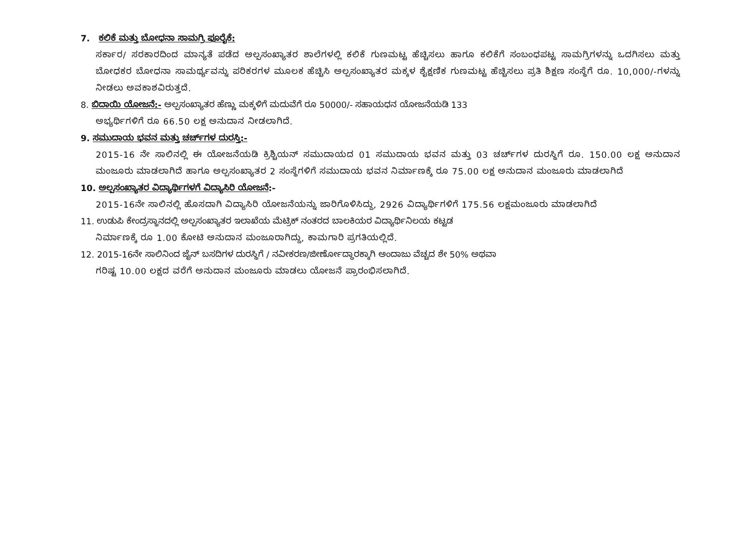7. ಕಲಿಕೆ ಮತ್ತು ಬೋಧನಾ ಸಾಮಗ್ರಿ ಪೂರೈಕೆ:
ಸರ್ಕಾರ/ ಸರಕಾರದಿಂದ ಮಾನ್ಯತೆ ಪಡೆದ ಅಲ್ಪಸಂಖ್ಯಾತರ ಶಾಲೆಗಳಲ್ಲಿ ಕಲಿಕೆ ಗುಣಮಟ್ಟ ಹೆಚ್ಚಿಸಲು ಹಾಗೂ ಕಲಿಕೆಗೆ ಸಂಬಂಧಪಟ್ಟ ಸಾಮಗ್ರಿಗಳನ್ನು ಒದಗಿಸಲು ಮತ್ತು ಬೋಧಕರ ಬೋಧನಾ ಸಾಮರ್ಥ್ಯವನ್ನು ಪರಿಕರಗಳ ಮೂಲಕ ಹೆಚ್ಚಿಸಿ ಅಲ್ಪಸಂಖ್ಯಾತರ ಮಕ್ಕಳ ಶೈಕ್ಷಣಿಕ ಗುಣಮಟ್ಟ ಹೆಚ್ಚಿಸಲು ಪ್ರತಿ ಶಿಕ್ಷಣ ಸಂಸ್ಥೆಗೆ ರೂ. 10,000/-ಗಳನ್ನು ನೀಡಲು ಅವಕಾಶವಿರುತ್ತದೆ.
8. ಬಿದಾಯಿ ಯೋಜನೆ:- ಅಲ್ಪಸಂಖ್ಯಾತರ ಹೆಣ್ಣು ಮಕ್ಕಳಿಗೆ ಮದುವೆಗೆ ರೂ 50000/- ಸಹಾಯಧನ ಯೋಜನೆಯಡಿ 133
ಅಭ್ಯರ್ಥಿಗಳಿಗೆ ರೂ 66.50 ಲಕ್ಷ ಅನುದಾನ ನೀಡಲಾಗಿದೆ.
9. ಸಮುದಾಯ ಭವನ ಮತ್ತು ಚರ್ಚ್‌ಗಳ ದುರಸ್ತಿ:-
2015-16 ನೇ ಸಾಲಿನಲ್ಲಿ ಈ ಯೋಜನೆಯಡಿ ಕ್ರಿಶ್ಚಿಯನ್ ಸಮುದಾಯದ 01 ಸಮುದಾಯ ಭವನ ಮತ್ತು 03 ಚರ್ಚ್‌ಗಳ ದುರಸ್ಥಿಗೆ ರೂ. 150.00 ಲಕ್ಷ ಅನುದಾನ ಮಂಜೂರು ಮಾಡಲಾಗಿದೆ ಹಾಗೂ ಅಲ್ಪಸಂಖ್ಯಾತರ 2 ಸಂಸ್ಥೆಗಳಿಗೆ ಸಮುದಾಯ ಭವನ ನಿರ್ಮಾಣಕ್ಕೆ ರೂ 75.00 ಲಕ್ಷ ಅನುದಾನ ಮಂಜೂರು ಮಾಡಲಾಗಿದೆ
10. ಅಲ್ಪಸಂಖ್ಯಾತರ ವಿದ್ಯಾರ್ಥಿಗಳಗೆ ವಿದ್ಯಾಸಿರಿ ಯೋಜನೆ:-
2015-16ನೇ ಸಾಲಿನಲ್ಲಿ ಹೊಸದಾಗಿ ವಿದ್ಯಾಸಿರಿ ಯೋಜನೆಯನ್ನು ಜಾರಿಗೊಳಿಸಿದ್ದು, 2926 ವಿದ್ಯಾರ್ಥಿಗಳಿಗೆ 175.56 ಲಕ್ಷಮಂಜೂರು ಮಾಡಲಾಗಿದೆ
11. ಉಡುಪಿ ಕೇಂದ್ರಸ್ಥಾನದಲ್ಲಿ ಅಲ್ಪಸಂಖ್ಯಾತರ ಇಲಾಖೆಯ ಮೆಟ್ರಿಕ್ ನಂತರದ ಬಾಲಕಿಯರ ವಿದ್ಯಾರ್ಥಿನಿಲಯ ಕಟ್ಟಡ
ನಿರ್ಮಾಣಕ್ಕೆ ರೂ 1.00 ಕೋಟಿ ಅನುದಾನ ಮಂಜೂರಾಗಿದ್ದು, ಕಾಮಗಾರಿ ಪ್ರಗತಿಯಲ್ಲಿದೆ.
12. 2015-16ನೇ ಸಾಲಿನಿಂದ ಜೈನ್ ಬಸದಿಗಳ ದುರಸ್ಥಿಗೆ / ನವೀಕರಣ/ಜೀರ್ಣೋದ್ಧಾರಕ್ಕಾಗಿ ಅಂದಾಜು ವೆಚ್ಚದ ಶೇ 50% ಅಥವಾ
ಗರಿಷ್ಟ 10.00 ಲಕ್ಷದ ವರೆಗೆ ಅನುದಾನ ಮಂಜೂರು ಮಾಡಲು ಯೋಜನೆ ಪ್ರಾರಂಭಿಸಲಾಗಿದೆ.